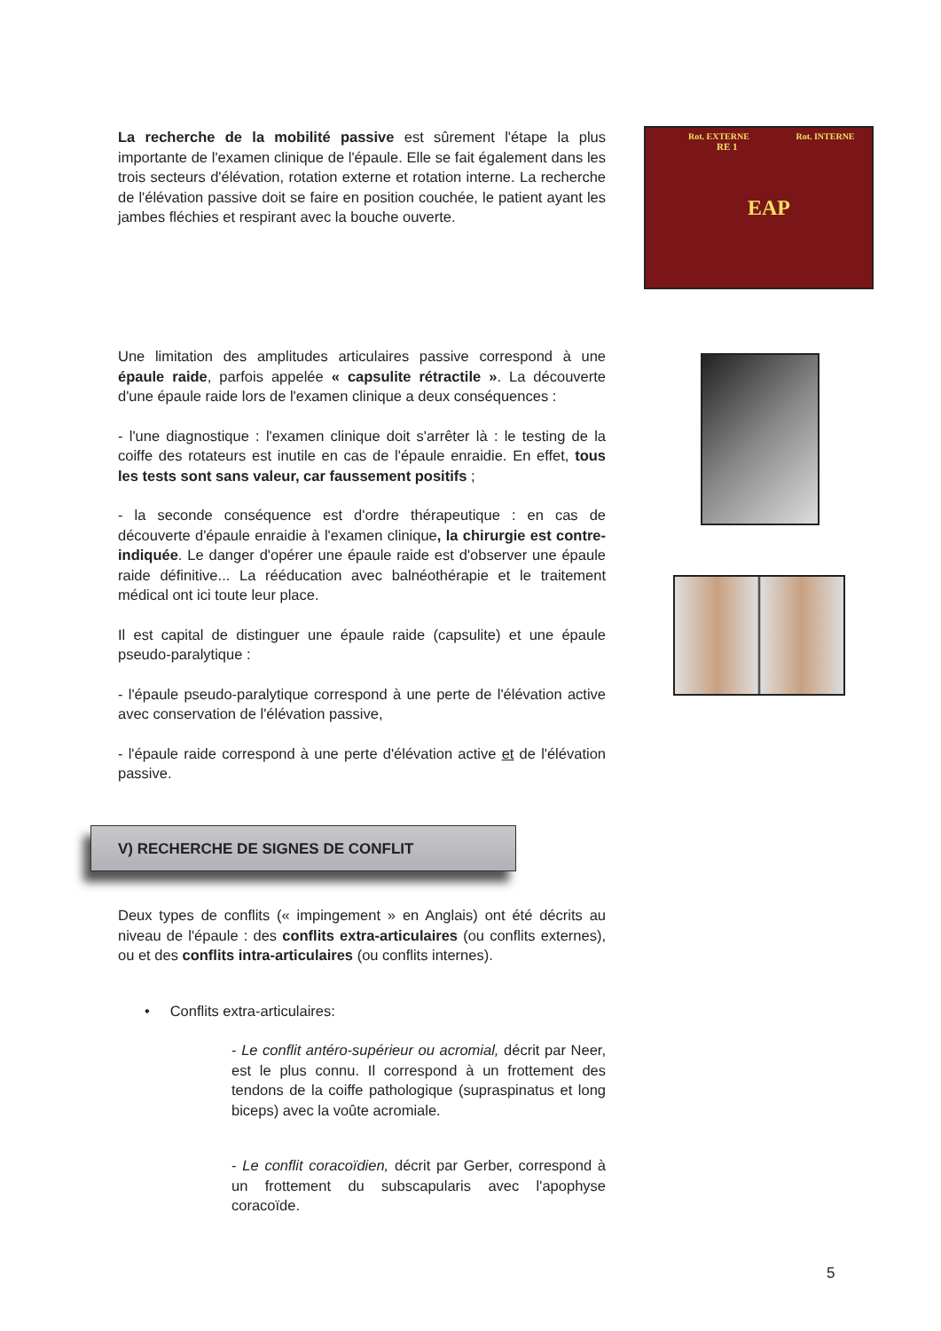La recherche de la mobilité passive est sûrement l'étape la plus importante de l'examen clinique de l'épaule. Elle se fait également dans les trois secteurs d'élévation, rotation externe et rotation interne. La recherche de l'élévation passive doit se faire en position couchée, le patient ayant les jambes fléchies et respirant avec la bouche ouverte.
Rot. EXTERNE Rot. INTERNE
RE 1
EAP
Une limitation des amplitudes articulaires passive correspond à une épaule raide, parfois appelée « capsulite rétractile ». La découverte d'une épaule raide lors de l'examen clinique a deux conséquences :
- l'une diagnostique : l'examen clinique doit s'arrêter là : le testing de la coiffe des rotateurs est inutile en cas de l'épaule enraidie. En effet, tous les tests sont sans valeur, car faussement positifs ;
- la seconde conséquence est d'ordre thérapeutique : en cas de découverte d'épaule enraidie à l'examen clinique, la chirurgie est contre-indiquée. Le danger d'opérer une épaule raide est d'observer une épaule raide définitive... La rééducation avec balnéothérapie et le traitement médical ont ici toute leur place.
Il est capital de distinguer une épaule raide (capsulite) et une épaule pseudo-paralytique :
- l'épaule pseudo-paralytique correspond à une perte de l'élévation active avec conservation de l'élévation passive,
- l'épaule raide correspond à une perte d'élévation active et de l'élévation passive.
V) RECHERCHE DE SIGNES DE CONFLIT
Deux types de conflits (« impingement » en Anglais) ont été décrits au niveau de l'épaule : des conflits extra-articulaires (ou conflits externes), ou et des conflits intra-articulaires (ou conflits internes).
• Conflits extra-articulaires:
- Le conflit antéro-supérieur ou acromial, décrit par Neer, est le plus connu. Il correspond à un frottement des tendons de la coiffe pathologique (supraspinatus et long biceps) avec la voûte acromiale.
- Le conflit coracoïdien, décrit par Gerber, correspond à un frottement du subscapularis avec l'apophyse coracoïde.
5